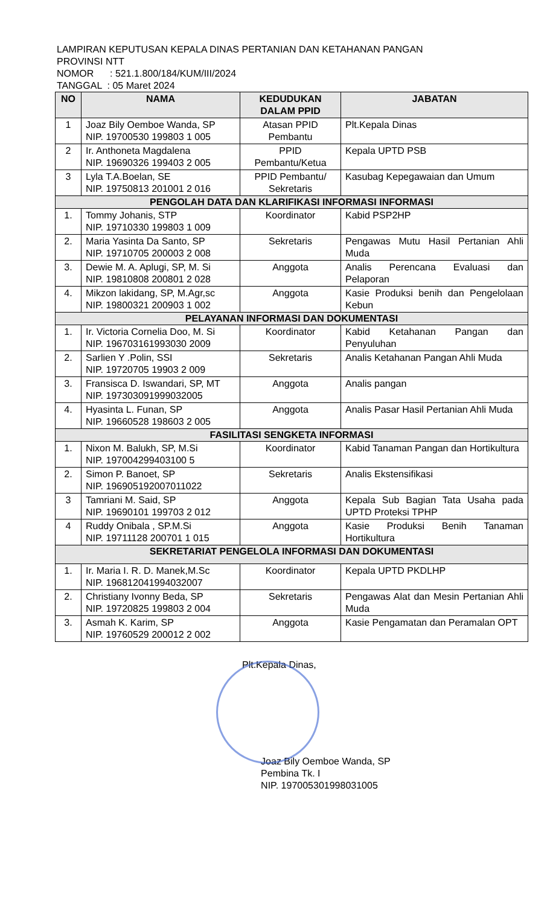LAMPIRAN KEPUTUSAN KEPALA DINAS PERTANIAN DAN KETAHANAN PANGAN
PROVINSI NTT
NOMOR : 521.1.800/184/KUM/III/2024
TANGGAL : 05 Maret 2024
| NO | NAMA | KEDUDUKAN DALAM PPID | JABATAN |
| --- | --- | --- | --- |
| 1 | Joaz Bily Oemboe Wanda, SP NIP. 19700530 199803 1 005 | Atasan PPID Pembantu | Plt.Kepala Dinas |
| 2 | Ir. Anthoneta Magdalena NIP. 19690326 199403 2 005 | PPID Pembantu/Ketua | Kepala UPTD PSB |
| 3 | Lyla T.A.Boelan, SE NIP. 19750813 201001 2 016 | PPID Pembantu/ Sekretaris | Kasubag Kepegawaian dan Umum |
| PENGOLAH DATA DAN KLARIFIKASI INFORMASI INFORMASI | | | |
| 1. | Tommy Johanis, STP NIP. 19710330 199803 1 009 | Koordinator | Kabid PSP2HP |
| 2. | Maria Yasinta Da Santo, SP NIP. 19710705 200003 2 008 | Sekretaris | Pengawas Mutu Hasil Pertanian Ahli Muda |
| 3. | Dewie M. A. Aplugi, SP, M. Si NIP. 19810808 200801 2 028 | Anggota | Analis Perencana Evaluasi dan Pelaporan |
| 4. | Mikzon lakidang, SP, M.Agr,sc NIP. 19800321 200903 1 002 | Anggota | Kasie Produksi benih dan Pengelolaan Kebun |
| PELAYANAN INFORMASI DAN DOKUMENTASI | | | |
| 1. | Ir. Victoria Cornelia Doo, M. Si NIP. 196703161993030 2009 | Koordinator | Kabid Ketahanan Pangan dan Penyuluhan |
| 2. | Sarlien Y .Polin, SSI NIP. 19720705 19903 2 009 | Sekretaris | Analis Ketahanan Pangan Ahli Muda |
| 3. | Fransisca D. Iswandari, SP, MT NIP. 197303091999032005 | Anggota | Analis pangan |
| 4. | Hyasinta L. Funan, SP NIP. 19660528 198603 2 005 | Anggota | Analis Pasar Hasil Pertanian Ahli Muda |
| FASILITASI SENGKETA INFORMASI | | | |
| 1. | Nixon M. Balukh, SP, M.Si NIP. 197004299403100 5 | Koordinator | Kabid Tanaman Pangan dan Hortikultura |
| 2. | Simon P. Banoet, SP NIP. 196905192007011022 | Sekretaris | Analis Ekstensifikasi |
| 3 | Tamriani M. Said, SP NIP. 19690101 199703 2 012 | Anggota | Kepala Sub Bagian Tata Usaha pada UPTD Proteksi TPHP |
| 4 | Ruddy Onibala , SP.M.Si NIP. 19711128 200701 1 015 | Anggota | Kasie Produksi Benih Tanaman Hortikultura |
| SEKRETARIAT PENGELOLA INFORMASI DAN DOKUMENTASI | | | |
| 1. | Ir. Maria I. R. D. Manek,M.Sc NIP. 196812041994032007 | Koordinator | Kepala UPTD PKDLHP |
| 2. | Christiany Ivonny Beda, SP NIP. 19720825 199803 2 004 | Sekretaris | Pengawas Alat dan Mesin Pertanian Ahli Muda |
| 3. | Asmah K. Karim, SP NIP. 19760529 200012 2 002 | Anggota | Kasie Pengamatan dan Peramalan OPT |
Plt.Kepala Dinas,
Joaz Bily Oemboe Wanda, SP
Pembina Tk. I
NIP. 197005301998031005